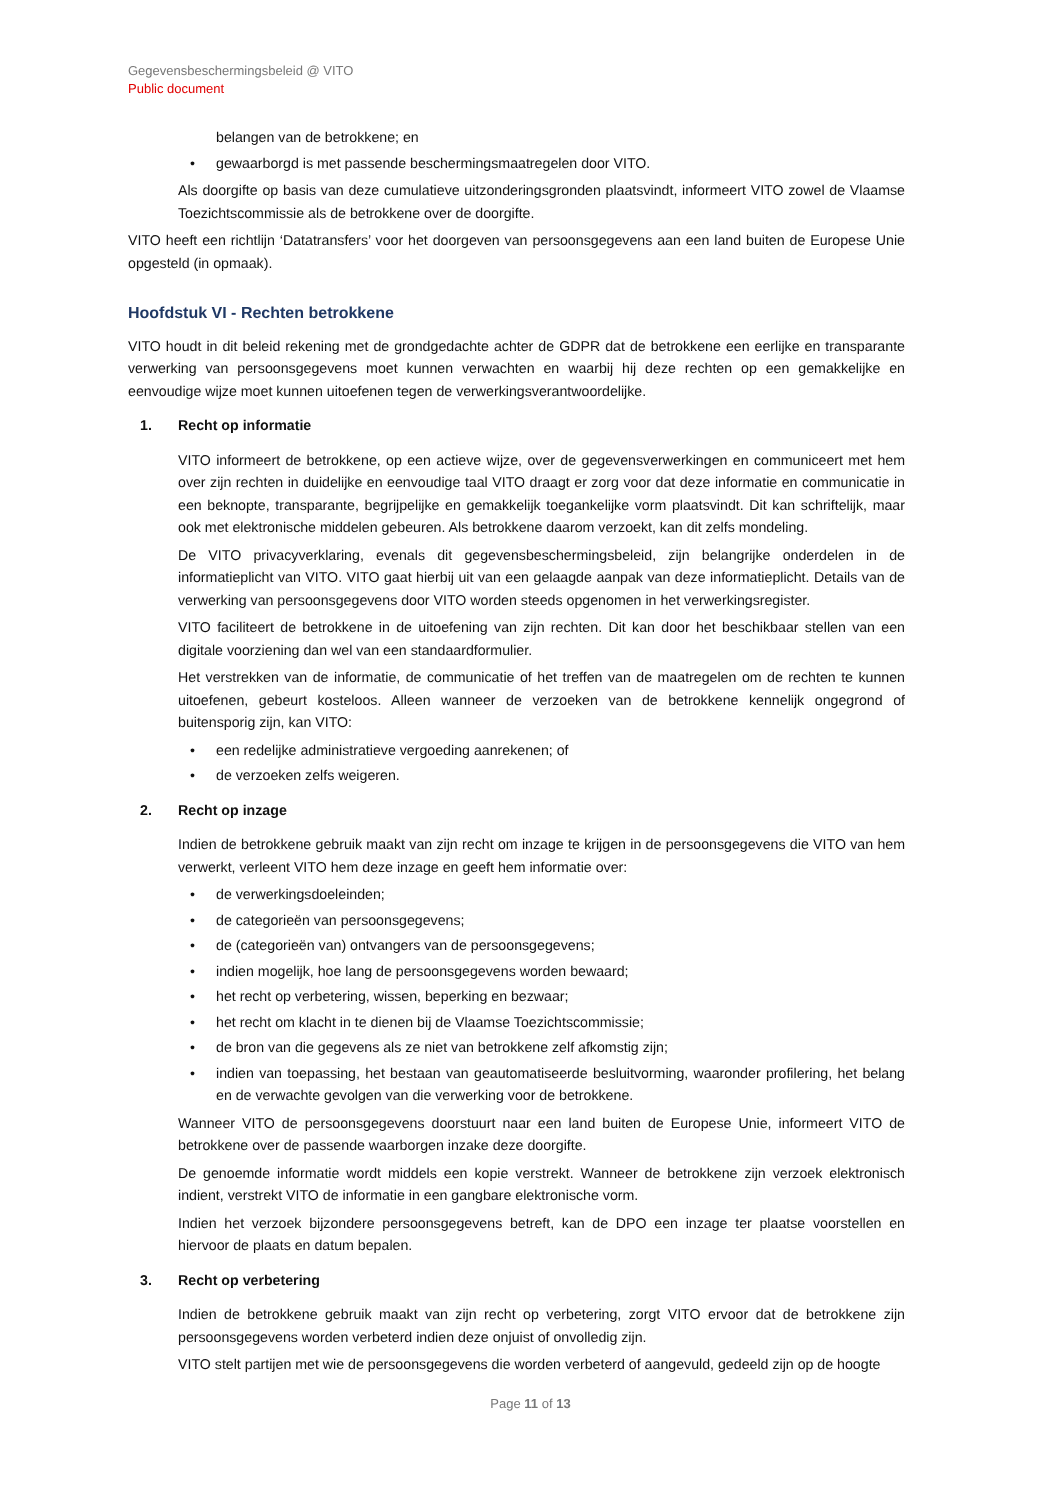Gegevensbeschermingsbeleid @ VITO
Public document
belangen van de betrokkene; en
• gewaarborgd is met passende beschermingsmaatregelen door VITO.
Als doorgifte op basis van deze cumulatieve uitzonderingsgronden plaatsvindt, informeert VITO zowel de Vlaamse Toezichtscommissie als de betrokkene over de doorgifte.
VITO heeft een richtlijn ‘Datatransfers’ voor het doorgeven van persoonsgegevens aan een land buiten de Europese Unie opgesteld (in opmaak).
Hoofdstuk VI - Rechten betrokkene
VITO houdt in dit beleid rekening met de grondgedachte achter de GDPR dat de betrokkene een eerlijke en transparante verwerking van persoonsgegevens moet kunnen verwachten en waarbij hij deze rechten op een gemakkelijke en eenvoudige wijze moet kunnen uitoefenen tegen de verwerkingsverantwoordelijke.
1. Recht op informatie
VITO informeert de betrokkene, op een actieve wijze, over de gegevensverwerkingen en communiceert met hem over zijn rechten in duidelijke en eenvoudige taal VITO draagt er zorg voor dat deze informatie en communicatie in een beknopte, transparante, begrijpelijke en gemakkelijk toegankelijke vorm plaatsvindt. Dit kan schriftelijk, maar ook met elektronische middelen gebeuren. Als betrokkene daarom verzoekt, kan dit zelfs mondeling.
De VITO privacyverklaring, evenals dit gegevensbeschermingsbeleid, zijn belangrijke onderdelen in de informatieplicht van VITO. VITO gaat hierbij uit van een gelaagde aanpak van deze informatieplicht. Details van de verwerking van persoonsgegevens door VITO worden steeds opgenomen in het verwerkingsregister.
VITO faciliteert de betrokkene in de uitoefening van zijn rechten. Dit kan door het beschikbaar stellen van een digitale voorziening dan wel van een standaardformulier.
Het verstrekken van de informatie, de communicatie of het treffen van de maatregelen om de rechten te kunnen uitoefenen, gebeurt kosteloos. Alleen wanneer de verzoeken van de betrokkene kennelijk ongegrond of buitensporig zijn, kan VITO:
• een redelijke administratieve vergoeding aanrekenen; of
• de verzoeken zelfs weigeren.
2. Recht op inzage
Indien de betrokkene gebruik maakt van zijn recht om inzage te krijgen in de persoonsgegevens die VITO van hem verwerkt, verleent VITO hem deze inzage en geeft hem informatie over:
• de verwerkingsdoeleinden;
• de categorieën van persoonsgegevens;
• de (categorieën van) ontvangers van de persoonsgegevens;
• indien mogelijk, hoe lang de persoonsgegevens worden bewaard;
• het recht op verbetering, wissen, beperking en bezwaar;
• het recht om klacht in te dienen bij de Vlaamse Toezichtscommissie;
• de bron van die gegevens als ze niet van betrokkene zelf afkomstig zijn;
• indien van toepassing, het bestaan van geautomatiseerde besluitvorming, waaronder profilering, het belang en de verwachte gevolgen van die verwerking voor de betrokkene.
Wanneer VITO de persoonsgegevens doorstuurt naar een land buiten de Europese Unie, informeert VITO de betrokkene over de passende waarborgen inzake deze doorgifte.
De genoemde informatie wordt middels een kopie verstrekt. Wanneer de betrokkene zijn verzoek elektronisch indient, verstrekt VITO de informatie in een gangbare elektronische vorm.
Indien het verzoek bijzondere persoonsgegevens betreft, kan de DPO een inzage ter plaatse voorstellen en hiervoor de plaats en datum bepalen.
3. Recht op verbetering
Indien de betrokkene gebruik maakt van zijn recht op verbetering, zorgt VITO ervoor dat de betrokkene zijn persoonsgegevens worden verbeterd indien deze onjuist of onvolledig zijn.
VITO stelt partijen met wie de persoonsgegevens die worden verbeterd of aangevuld, gedeeld zijn op de hoogte
Page 11 of 13